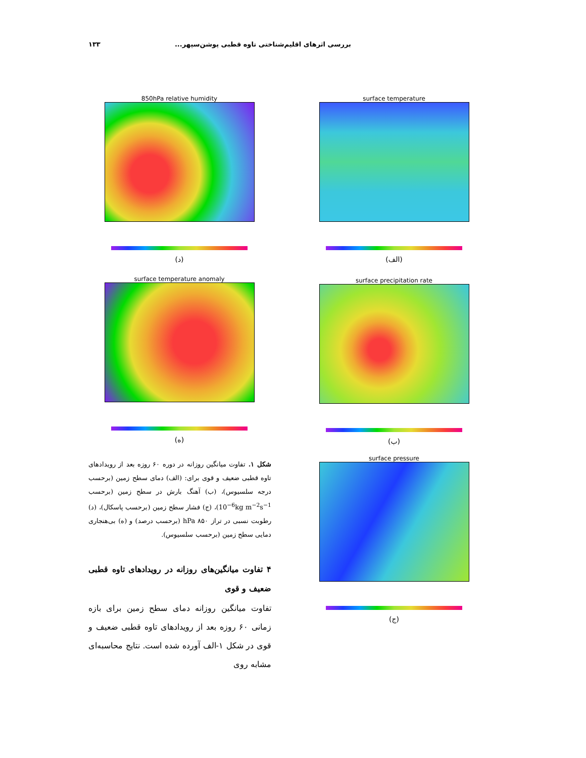بررسی اثرهای اقلیم‌شناختی تاوه قطبی پوشن‌سپهر... ۱۳۳
surface temperature
(الف)
850hPa relative humidity
(د)
surface temperature anomaly
(ه)
surface precipitation rate
(ب)
surface pressure
(ج)
شکل ۱. تفاوت میانگین روزانه در دوره ۶۰ روزه بعد از رویدادهای تاوه قطبی ضعیف و قوی برای: (الف) دمای سطح زمین (برحسب درجه سلسیوس)، (ب) آهنگ بارش در سطح زمین (برحسب 10<sup>−6</sup>kg m<sup>−2</sup>s<sup>−1</sup>)، (ج) فشار سطح زمین (برحسب پاسکال)، (د) رطوبت نسبی در تراز ۸۵۰ hPa (برحسب درصد) و (ه) بی‌هنجاری دمایی سطح زمین (برحسب سلسیوس).
۴ تفاوت میانگین‌های روزانه در رویدادهای تاوه قطبی ضعیف و قوی
تفاوت میانگین روزانه دمای سطح زمین برای بازه زمانی ۶۰ روزه بعد از رویدادهای تاوه قطبی ضعیف و قوی در شکل ۱-الف آورده شده است. نتایج محاسبه‌ای مشابه روی